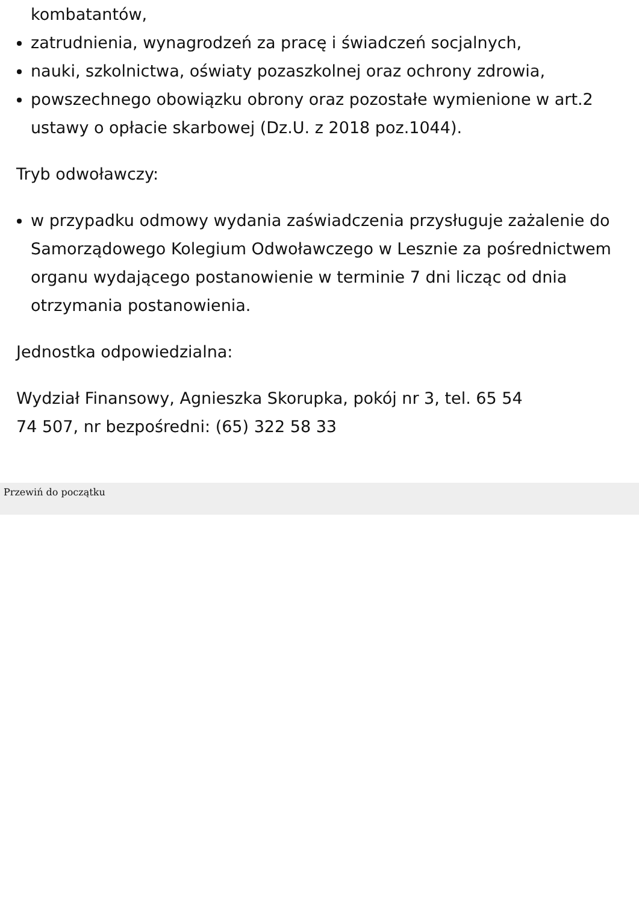kombatantów,
zatrudnienia, wynagrodzeń za pracę i świadczeń socjalnych,
nauki, szkolnictwa, oświaty pozaszkolnej oraz ochrony zdrowia,
powszechnego obowiązku obrony oraz pozostałe wymienione w art.2 ustawy o opłacie skarbowej (Dz.U. z 2018 poz.1044).
Tryb odwoławczy:
w przypadku odmowy wydania zaświadczenia przysługuje zażalenie do Samorządowego Kolegium Odwoławczego w Lesznie za pośrednictwem organu wydającego postanowienie w terminie 7 dni licząc od dnia otrzymania postanowienia.
Jednostka odpowiedzialna:
Wydział Finansowy, Agnieszka Skorupka, pokój nr 3, tel. 65 54
74 507, nr bezpośredni: (65) 322 58 33
Przewiń do początku